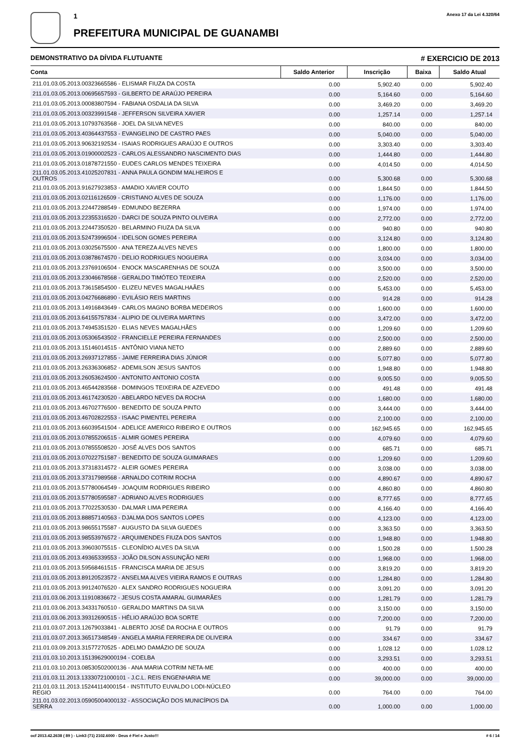1
PREFEITURA MUNICIPAL DE GUANAMBI
Anexo 17 da Lei 4.320/64
DEMONSTRATIVO DA DÍVIDA FLUTUANTE # EXERCICIO DE 2013
| Conta | Saldo Anterior | Inscrição | Baixa | Saldo Atual |
| --- | --- | --- | --- | --- |
| 211.01.03.05.2013.00323665586 - ELISMAR FIUZA DA COSTA | 0.00 | 5,902.40 | 0.00 | 5,902.40 |
| 211.01.03.05.2013.00695657593 - GILBERTO DE ARAÚJO PEREIRA | 0.00 | 5,164.60 | 0.00 | 5,164.60 |
| 211.01.03.05.2013.00083807594 - FABIANA OSDALIA DA SILVA | 0.00 | 3,469.20 | 0.00 | 3,469.20 |
| 211.01.03.05.2013.00323991548 - JEFFERSON SILVEIRA XAVIER | 0.00 | 1,257.14 | 0.00 | 1,257.14 |
| 211.01.03.05.2013.10793763568 - JOEL DA SILVA NEVES | 0.00 | 840.00 | 0.00 | 840.00 |
| 211.01.03.05.2013.40364437553 - EVANGELINO DE CASTRO PAES | 0.00 | 5,040.00 | 0.00 | 5,040.00 |
| 211.01.03.05.2013.90632192534 - ISAIAS RODRIGUES ARAÚJO E OUTROS | 0.00 | 3,303.40 | 0.00 | 3,303.40 |
| 211.01.03.05.2013.01900002523 - CARLOS ALESSANDRO NASCIMENTO DIAS | 0.00 | 1,444.80 | 0.00 | 1,444.80 |
| 211.01.03.05.2013.01878721550 - EUDES CARLOS MENDES TEIXEIRA | 0.00 | 4,014.50 | 0.00 | 4,014.50 |
| 211.01.03.05.2013.41025207831 - ANNA PAULA GONDIM MALHEIROS E OUTROS | 0.00 | 5,300.68 | 0.00 | 5,300.68 |
| 211.01.03.05.2013.91627923853 - AMADIO XAVIER COUTO | 0.00 | 1,844.50 | 0.00 | 1,844.50 |
| 211.01.03.05.2013.02116126509 - CRISTIANO ALVES DE SOUZA | 0.00 | 1,176.00 | 0.00 | 1,176.00 |
| 211.01.03.05.2013.22447288549 - EDMUNDO BEZERRA | 0.00 | 1,974.00 | 0.00 | 1,974.00 |
| 211.01.03.05.2013.22355316520 - DARCI DE SOUZA PINTO OLIVEIRA | 0.00 | 2,772.00 | 0.00 | 2,772.00 |
| 211.01.03.05.2013.22447350520 - BELARMINO FIUZA DA SILVA | 0.00 | 940.80 | 0.00 | 940.80 |
| 211.01.03.05.2013.52473996504 - IDELSON GOMES PEREIRA | 0.00 | 3,124.80 | 0.00 | 3,124.80 |
| 211.01.03.05.2013.03025675500 - ANA TEREZA ALVES NEVES | 0.00 | 1,800.00 | 0.00 | 1,800.00 |
| 211.01.03.05.2013.03878674570 - DELIO RODRIGUES NOGUEIRA | 0.00 | 3,034.00 | 0.00 | 3,034.00 |
| 211.01.03.05.2013.23769106504 - ENOCK MASCARENHAS DE SOUZA | 0.00 | 3,500.00 | 0.00 | 3,500.00 |
| 211.01.03.05.2013.23046678568 - GERALDO TIMÓTEO TEIXEIRA | 0.00 | 2,520.00 | 0.00 | 2,520.00 |
| 211.01.03.05.2013.73615854500 - ELIZEU NEVES MAGALHAÃES | 0.00 | 5,453.00 | 0.00 | 5,453.00 |
| 211.01.03.05.2013.04276686890 - EVILÁSIO REIS MARTINS | 0.00 | 914.28 | 0.00 | 914.28 |
| 211.01.03.05.2013.14916843649 - CARLOS MAGNO BORBA MEDEIROS | 0.00 | 1,600.00 | 0.00 | 1,600.00 |
| 211.01.03.05.2013.64155757834 - ALIPIO DE OLIVEIRA MARTINS | 0.00 | 3,472.00 | 0.00 | 3,472.00 |
| 211.01.03.05.2013.74945351520 - ELIAS NEVES MAGALHÃES | 0.00 | 1,209.60 | 0.00 | 1,209.60 |
| 211.01.03.05.2013.05306543502 - FRANCIELLE PEREIRA FERNANDES | 0.00 | 2,500.00 | 0.00 | 2,500.00 |
| 211.01.03.05.2013.15146014515 - ANTÔNIO VIANA NETO | 0.00 | 2,889.60 | 0.00 | 2,889.60 |
| 211.01.03.05.2013.26937127855 - JAIME FERREIRA DIAS JÚNIOR | 0.00 | 5,077.80 | 0.00 | 5,077.80 |
| 211.01.03.05.2013.26336306852 - ADEMILSON JESUS SANTOS | 0.00 | 1,948.80 | 0.00 | 1,948.80 |
| 211.01.03.05.2013.26053624500 - ANTONITO ANTONIO COSTA | 0.00 | 9,005.50 | 0.00 | 9,005.50 |
| 211.01.03.05.2013.46544283568 - DOMINGOS TEIXEIRA DE AZEVEDO | 0.00 | 491.48 | 0.00 | 491.48 |
| 211.01.03.05.2013.46174230520 - ABELARDO NEVES DA ROCHA | 0.00 | 1,680.00 | 0.00 | 1,680.00 |
| 211.01.03.05.2013.46702776500 - BENEDITO DE SOUZA PINTO | 0.00 | 3,444.00 | 0.00 | 3,444.00 |
| 211.01.03.05.2013.46702822553 - ISAAC PIMENTEL PEREIRA | 0.00 | 2,100.00 | 0.00 | 2,100.00 |
| 211.01.03.05.2013.66039541504 - ADELICE AMERICO RIBEIRO E OUTROS | 0.00 | 162,945.65 | 0.00 | 162,945.65 |
| 211.01.03.05.2013.07855206515 - ALMIR GOMES PEREIRA | 0.00 | 4,079.60 | 0.00 | 4,079.60 |
| 211.01.03.05.2013.07855508520 - JOSÉ ALVES DOS SANTOS | 0.00 | 685.71 | 0.00 | 685.71 |
| 211.01.03.05.2013.07022751587 - BENEDITO DE SOUZA GUIMARAES | 0.00 | 1,209.60 | 0.00 | 1,209.60 |
| 211.01.03.05.2013.37318314572 - ALEIR GOMES PEREIRA | 0.00 | 3,038.00 | 0.00 | 3,038.00 |
| 211.01.03.05.2013.37317989568 - ARNALDO COTRIM ROCHA | 0.00 | 4,890.67 | 0.00 | 4,890.67 |
| 211.01.03.05.2013.57780064549 - JOAQUIM RODRIGUES RIBEIRO | 0.00 | 4,860.80 | 0.00 | 4,860.80 |
| 211.01.03.05.2013.57780595587 - ADRIANO ALVES RODRIGUES | 0.00 | 8,777.65 | 0.00 | 8,777.65 |
| 211.01.03.05.2013.77022530530 - DALMAR LIMA PEREIRA | 0.00 | 4,166.40 | 0.00 | 4,166.40 |
| 211.01.03.05.2013.88857140563 - DJALMA DOS SANTOS LOPES | 0.00 | 4,123.00 | 0.00 | 4,123.00 |
| 211.01.03.05.2013.98655175587 - AUGUSTO DA SILVA GUEDES | 0.00 | 3,363.50 | 0.00 | 3,363.50 |
| 211.01.03.05.2013.98553976572 - ARQUIMENDES FIUZA DOS SANTOS | 0.00 | 1,948.80 | 0.00 | 1,948.80 |
| 211.01.03.05.2013.39603075515 - CLEONÍDIO ALVES DA SILVA | 0.00 | 1,500.28 | 0.00 | 1,500.28 |
| 211.01.03.05.2013.49365339553 - JOÃO DILSON ASSUNÇÃO NERI | 0.00 | 1,968.00 | 0.00 | 1,968.00 |
| 211.01.03.05.2013.59568461515 - FRANCISCA MARIA DE JESUS | 0.00 | 3,819.20 | 0.00 | 3,819.20 |
| 211.01.03.05.2013.89120523572 - ANSELMA ALVES VIEIRA RAMOS E OUTRAS | 0.00 | 1,284.80 | 0.00 | 1,284.80 |
| 211.01.03.05.2013.99124076520 - ALEX SANDRO RODRIGUES NOGUEIRA | 0.00 | 3,091.20 | 0.00 | 3,091.20 |
| 211.01.03.06.2013.11910836672 - JESUS COSTA AMARAL GUIMARÃES | 0.00 | 1,281.79 | 0.00 | 1,281.79 |
| 211.01.03.06.2013.34331760510 - GERALDO MARTINS DA SILVA | 0.00 | 3,150.00 | 0.00 | 3,150.00 |
| 211.01.03.06.2013.39312690515 - HÉLIO ARAÚJO BOA SORTE | 0.00 | 7,200.00 | 0.00 | 7,200.00 |
| 211.01.03.07.2013.12679033841 - ALBERTO JOSÉ DA ROCHA E OUTROS | 0.00 | 91.79 | 0.00 | 91.79 |
| 211.01.03.07.2013.36517348549 - ANGELA MARIA FERREIRA DE OLIVEIRA | 0.00 | 334.67 | 0.00 | 334.67 |
| 211.01.03.09.2013.31577270525 - ADELMO DAMÁZIO DE SOUZA | 0.00 | 1,028.12 | 0.00 | 1,028.12 |
| 211.01.03.10.2013.15139629000194 - COELBA | 0.00 | 3,293.51 | 0.00 | 3,293.51 |
| 211.01.03.10.2013.08530502000136 - ANA MARIA COTRIM NETA-ME | 0.00 | 400.00 | 0.00 | 400.00 |
| 211.01.03.11.2013.13330721000101 - J.C.L. REIS ENGENHARIA ME | 0.00 | 39,000.00 | 0.00 | 39,000.00 |
| 211.01.03.11.2013.15244114000154 - INSTITUTO EUVALDO LODI-NÚCLEO REGIO | 0.00 | 764.00 | 0.00 | 764.00 |
| 211.01.03.02.2013.05905004000132 - ASSOCIAÇÃO DOS MUNICÍPIOS DA SERRA | 0.00 | 1,000.00 | 0.00 | 1,000.00 |
ocf 2013.42.2638 ( 89 ) - Link3 (71) 2102.6000 - Deus é Fiel e Justo!!! # 6 / 14